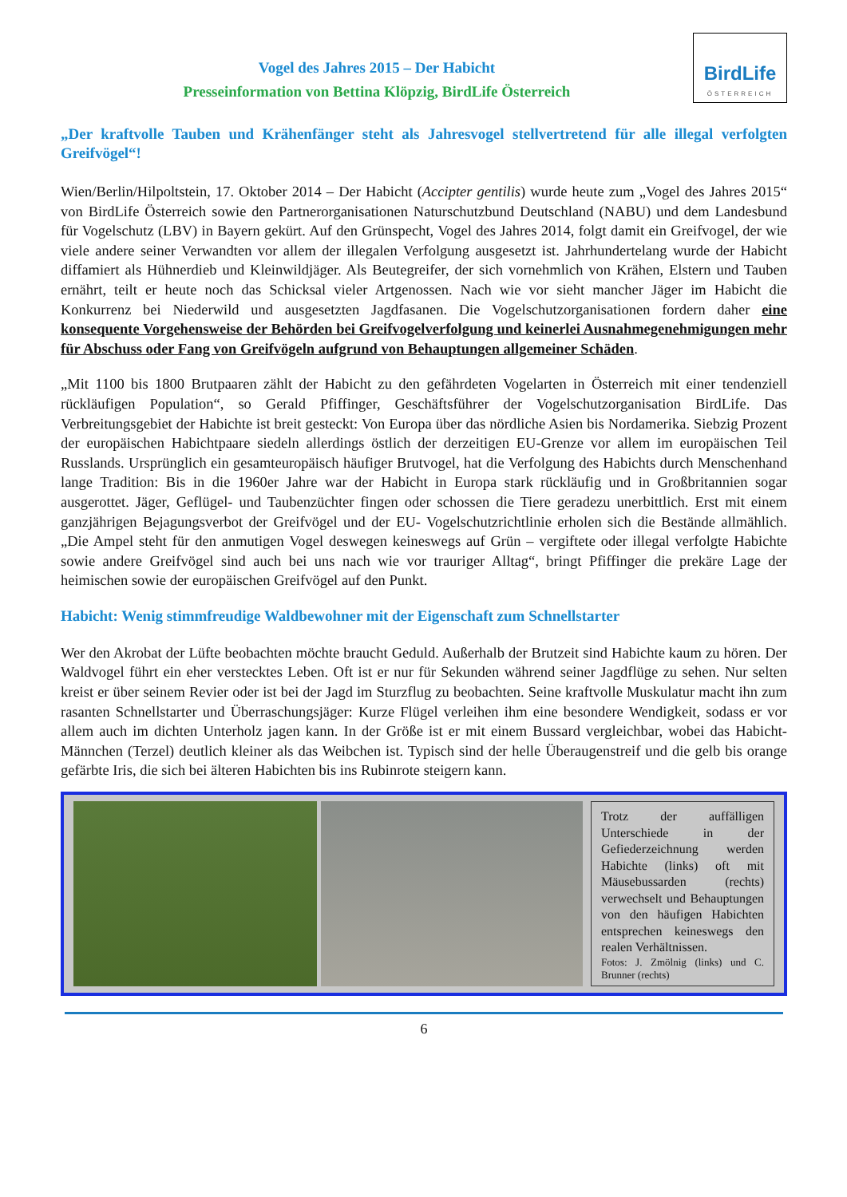Vogel des Jahres 2015 – Der Habicht
Presseinformation von Bettina Klöpzig, BirdLife Österreich
BirdLife
ÖSTERREICH
„Der kraftvolle Tauben und Krähenfänger steht als Jahresvogel stellvertretend für alle illegal verfolgten Greifvögel“!
Wien/Berlin/Hilpoltstein, 17. Oktober 2014 – Der Habicht (Accipter gentilis) wurde heute zum „Vogel des Jahres 2015“ von BirdLife Österreich sowie den Partnerorganisationen Naturschutzbund Deutschland (NABU) und dem Landesbund für Vogelschutz (LBV) in Bayern gekürt. Auf den Grünspecht, Vogel des Jahres 2014, folgt damit ein Greifvogel, der wie viele andere seiner Verwandten vor allem der illegalen Verfolgung ausgesetzt ist. Jahrhundertelang wurde der Habicht diffamiert als Hühnerdieb und Kleinwildjäger. Als Beutegreifer, der sich vornehmlich von Krähen, Elstern und Tauben ernährt, teilt er heute noch das Schicksal vieler Artgenossen. Nach wie vor sieht mancher Jäger im Habicht die Konkurrenz bei Niederwild und ausgesetzten Jagdfasanen. Die Vogelschutzorganisationen fordern daher eine konsequente Vorgehensweise der Behörden bei Greifvogelverfolgung und keinerlei Ausnahmegenehmigungen mehr für Abschuss oder Fang von Greifvögeln aufgrund von Behauptungen allgemeiner Schäden.
„Mit 1100 bis 1800 Brutpaaren zählt der Habicht zu den gefährdeten Vogelarten in Österreich mit einer tendenziell rückläufigen Population“, so Gerald Pfiffinger, Geschäftsführer der Vogelschutzorganisation BirdLife. Das Verbreitungsgebiet der Habichte ist breit gesteckt: Von Europa über das nördliche Asien bis Nordamerika. Siebzig Prozent der europäischen Habichtpaare siedeln allerdings östlich der derzeitigen EU-Grenze vor allem im europäischen Teil Russlands. Ursprünglich ein gesamteuropäisch häufiger Brutvogel, hat die Verfolgung des Habichts durch Menschenhand lange Tradition: Bis in die 1960er Jahre war der Habicht in Europa stark rückläufig und in Großbritannien sogar ausgerottet. Jäger, Geflügel- und Taubenzüchter fingen oder schossen die Tiere geradezu unerbittlich. Erst mit einem ganzjährigen Bejagungsverbot der Greifvögel und der EU- Vogelschutzrichtlinie erholen sich die Bestände allmählich. „Die Ampel steht für den anmutigen Vogel deswegen keineswegs auf Grün – vergiftete oder illegal verfolgte Habichte sowie andere Greifvögel sind auch bei uns nach wie vor trauriger Alltag“, bringt Pfiffinger die prekäre Lage der heimischen sowie der europäischen Greifvögel auf den Punkt.
Habicht: Wenig stimmfreudige Waldbewohner mit der Eigenschaft zum Schnellstarter
Wer den Akrobat der Lüfte beobachten möchte braucht Geduld. Außerhalb der Brutzeit sind Habichte kaum zu hören. Der Waldvogel führt ein eher verstecktes Leben. Oft ist er nur für Sekunden während seiner Jagdflüge zu sehen. Nur selten kreist er über seinem Revier oder ist bei der Jagd im Sturzflug zu beobachten. Seine kraftvolle Muskulatur macht ihn zum rasanten Schnellstarter und Überraschungsjäger: Kurze Flügel verleihen ihm eine besondere Wendigkeit, sodass er vor allem auch im dichten Unterholz jagen kann. In der Größe ist er mit einem Bussard vergleichbar, wobei das Habicht-Männchen (Terzel) deutlich kleiner als das Weibchen ist. Typisch sind der helle Überaugenstreif und die gelb bis orange gefärbte Iris, die sich bei älteren Habichten bis ins Rubinrote steigern kann.
Trotz der auffälligen Unterschiede in der Gefiederzeichnung werden Habichte (links) oft mit Mäusebussarden (rechts) verwechselt und Behauptungen von den häufigen Habichten entsprechen keineswegs den realen Verhältnissen.
Fotos: J. Zmölnig (links) und C. Brunner (rechts)
6